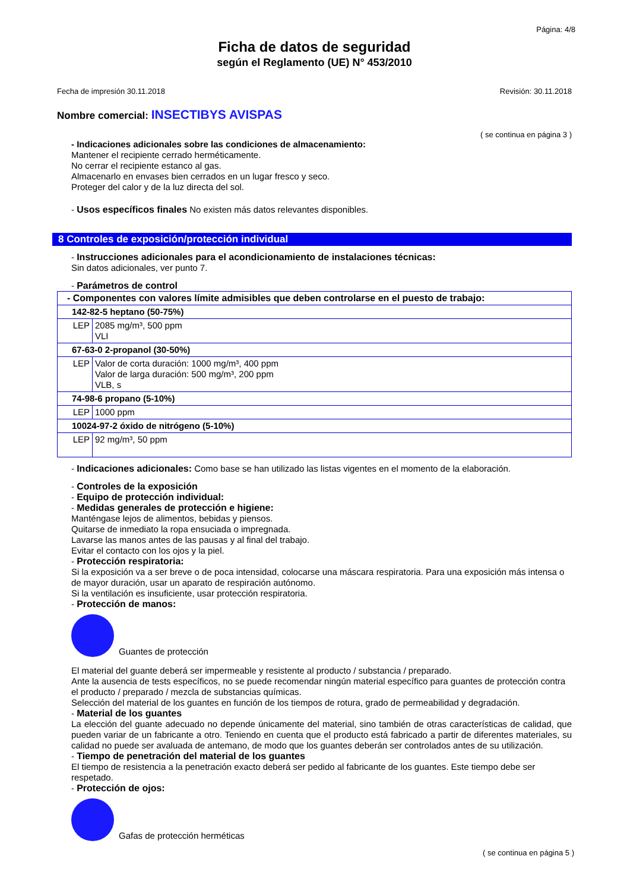Página: 4/8
Ficha de datos de seguridad
según el Reglamento (UE) N° 453/2010
Fecha de impresión 30.11.2018 Revisión: 30.11.2018
Nombre comercial: INSECTIBYS AVISPAS
( se continua en página 3 )
- Indicaciones adicionales sobre las condiciones de almacenamiento:
Mantener el recipiente cerrado herméticamente.
No cerrar el recipiente estanco al gas.
Almacenarlo en envases bien cerrados en un lugar fresco y seco.
Proteger del calor y de la luz directa del sol.
- Usos específicos finales No existen más datos relevantes disponibles.
8 Controles de exposición/protección individual
- Instrucciones adicionales para el acondicionamiento de instalaciones técnicas:
Sin datos adicionales, ver punto 7.
- Parámetros de control
| - Componentes con valores límite admisibles que deben controlarse en el puesto de trabajo: | |
| 142-82-5 heptano (50-75%) | |
| LEP | 2085 mg/m³, 500 ppm VLI |
| 67-63-0 2-propanol (30-50%) | |
| LEP | Valor de corta duración: 1000 mg/m³, 400 ppm Valor de larga duración: 500 mg/m³, 200 ppm VLB, s |
| 74-98-6 propano (5-10%) | |
| LEP | 1000 ppm |
| 10024-97-2 óxido de nitrógeno (5-10%) | |
| LEP | 92 mg/m³, 50 ppm |
- Indicaciones adicionales: Como base se han utilizado las listas vigentes en el momento de la elaboración.
- Controles de la exposición
- Equipo de protección individual:
- Medidas generales de protección e higiene:
Manténgase lejos de alimentos, bebidas y piensos.
Quitarse de inmediato la ropa ensuciada o impregnada.
Lavarse las manos antes de las pausas y al final del trabajo.
Evitar el contacto con los ojos y la piel.
- Protección respiratoria:
Si la exposición va a ser breve o de poca intensidad, colocarse una máscara respiratoria. Para una exposición más intensa o de mayor duración, usar un aparato de respiración autónomo.
Si la ventilación es insuficiente, usar protección respiratoria.
- Protección de manos:
Guantes de protección
El material del guante deberá ser impermeable y resistente al producto / substancia / preparado.
Ante la ausencia de tests específicos, no se puede recomendar ningún material específico para guantes de protección contra el producto / preparado / mezcla de substancias químicas.
Selección del material de los guantes en función de los tiempos de rotura, grado de permeabilidad y degradación.
- Material de los guantes
La elección del guante adecuado no depende únicamente del material, sino también de otras características de calidad, que pueden variar de un fabricante a otro. Teniendo en cuenta que el producto está fabricado a partir de diferentes materiales, su calidad no puede ser avaluada de antemano, de modo que los guantes deberán ser controlados antes de su utilización.
- Tiempo de penetración del material de los guantes
El tiempo de resistencia a la penetración exacto deberá ser pedido al fabricante de los guantes. Este tiempo debe ser respetado.
- Protección de ojos:
Gafas de protección herméticas
( se continua en página 5 )